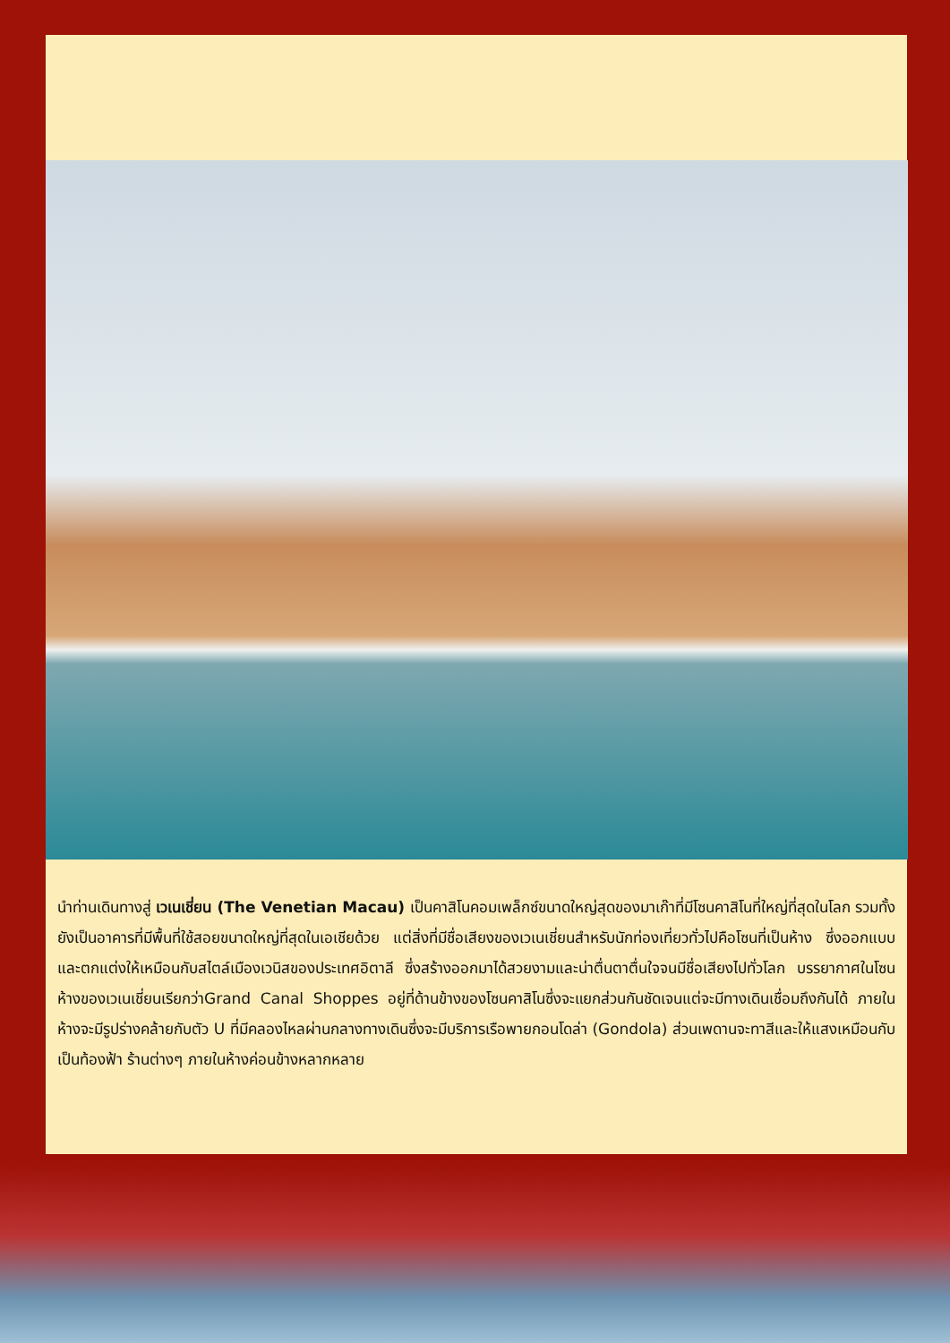นำท่านเดินทางสู่ เวเนเชี่ยน (The Venetian Macau) เป็นคาสิโนคอมเพล็กซ์ขนาดใหญ่สุดของมาเก๊าที่มีโซนคาสิโนที่ใหญ่ที่สุดในโลก รวมทั้งยังเป็นอาคารที่มีพื้นที่ใช้สอยขนาดใหญ่ที่สุดในเอเชียด้วย แต่สิ่งที่มีชื่อเสียงของเวเนเชี่ยนสำหรับนักท่องเที่ยวทั่วไปคือโซนที่เป็นห้าง ซึ่งออกแบบและตกแต่งให้เหมือนกับสไตล์เมืองเวนิสของประเทศอิตาลี ซึ่งสร้างออกมาได้สวยงามและน่าตื่นตาตื่นใจจนมีชื่อเสียงไปทั่วโลก บรรยากาศในโซนห้างของเวเนเชี่ยนเรียกว่าGrand Canal Shoppes อยู่ที่ด้านข้างของโซนคาสิโนซึ่งจะแยกส่วนกันชัดเจนแต่จะมีทางเดินเชื่อมถึงกันได้ ภายในห้างจะมีรูปร่างคล้ายกับตัว U ที่มีคลองไหลผ่านกลางทางเดินซึ่งจะมีบริการเรือพายกอนโดล่า (Gondola) ส่วนเพดานจะทาสีและให้แสงเหมือนกับเป็นท้องฟ้า ร้านต่างๆ ภายในห้างค่อนข้างหลากหลาย